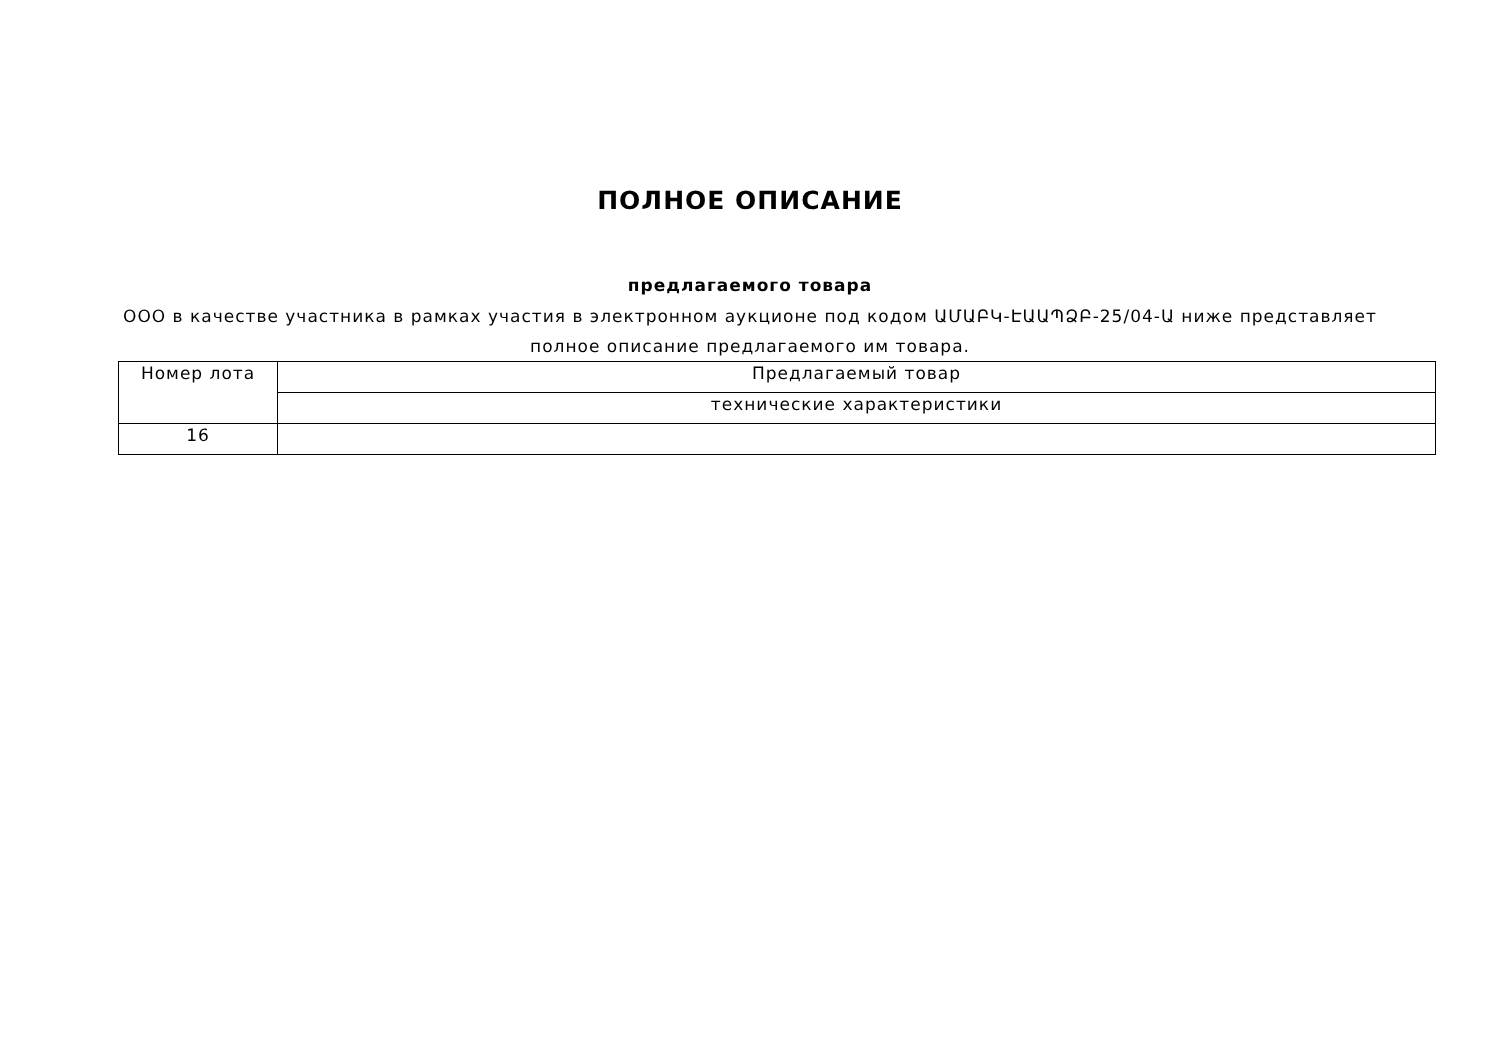ПОЛНОЕ ОПИСАНИЕ
предлагаемого товара
ООО в качестве участника в рамках участия в электронном аукционе под кодом ԱՄԱԲԿ-ԷԱԱՊՁԲ-25/04-Ա ниже представляет полное описание предлагаемого им товара.
| Номер лота | Предлагаемый товар |
| | технические характеристики |
| 16 | |